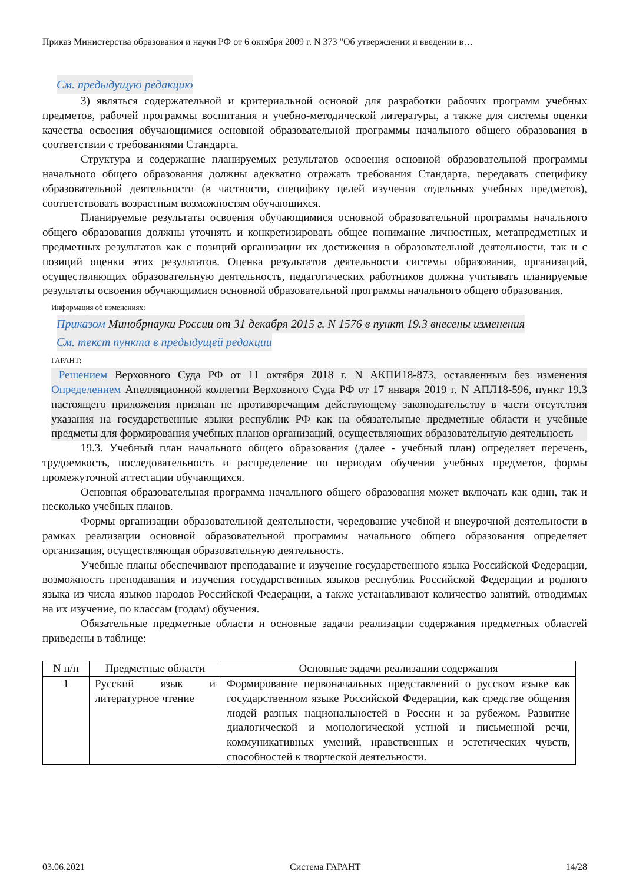Приказ Министерства образования и науки РФ от 6 октября 2009 г. N 373 "Об утверждении и введении в…
См. предыдущую редакцию
3) являться содержательной и критериальной основой для разработки рабочих программ учебных предметов, рабочей программы воспитания и учебно-методической литературы, а также для системы оценки качества освоения обучающимися основной образовательной программы начального общего образования в соответствии с требованиями Стандарта.
Структура и содержание планируемых результатов освоения основной образовательной программы начального общего образования должны адекватно отражать требования Стандарта, передавать специфику образовательной деятельности (в частности, специфику целей изучения отдельных учебных предметов), соответствовать возрастным возможностям обучающихся.
Планируемые результаты освоения обучающимися основной образовательной программы начального общего образования должны уточнять и конкретизировать общее понимание личностных, метапредметных и предметных результатов как с позиций организации их достижения в образовательной деятельности, так и с позиций оценки этих результатов. Оценка результатов деятельности системы образования, организаций, осуществляющих образовательную деятельность, педагогических работников должна учитывать планируемые результаты освоения обучающимися основной образовательной программы начального общего образования.
Информация об изменениях:
Приказом Минобрнауки России от 31 декабря 2015 г. N 1576 в пункт 19.3 внесены изменения
См. текст пункта в предыдущей редакции
ГАРАНТ:
Решением Верховного Суда РФ от 11 октября 2018 г. N АКПИ18-873, оставленным без изменения Определением Апелляционной коллегии Верховного Суда РФ от 17 января 2019 г. N АПЛ18-596, пункт 19.3 настоящего приложения признан не противоречащим действующему законодательству в части отсутствия указания на государственные языки республик РФ как на обязательные предметные области и учебные предметы для формирования учебных планов организаций, осуществляющих образовательную деятельность
19.3. Учебный план начального общего образования (далее - учебный план) определяет перечень, трудоемкость, последовательность и распределение по периодам обучения учебных предметов, формы промежуточной аттестации обучающихся.
Основная образовательная программа начального общего образования может включать как один, так и несколько учебных планов.
Формы организации образовательной деятельности, чередование учебной и внеурочной деятельности в рамках реализации основной образовательной программы начального общего образования определяет организация, осуществляющая образовательную деятельность.
Учебные планы обеспечивают преподавание и изучение государственного языка Российской Федерации, возможность преподавания и изучения государственных языков республик Российской Федерации и родного языка из числа языков народов Российской Федерации, а также устанавливают количество занятий, отводимых на их изучение, по классам (годам) обучения.
Обязательные предметные области и основные задачи реализации содержания предметных областей приведены в таблице:
| N п/п | Предметные области | Основные задачи реализации содержания |
| --- | --- | --- |
| 1 | Русский язык и литературное чтение | Формирование первоначальных представлений о русском языке как государственном языке Российской Федерации, как средстве общения людей разных национальностей в России и за рубежом. Развитие диалогической и монологической устной и письменной речи, коммуникативных умений, нравственных и эстетических чувств, способностей к творческой деятельности. |
03.06.2021 Система ГАРАНТ 14/28